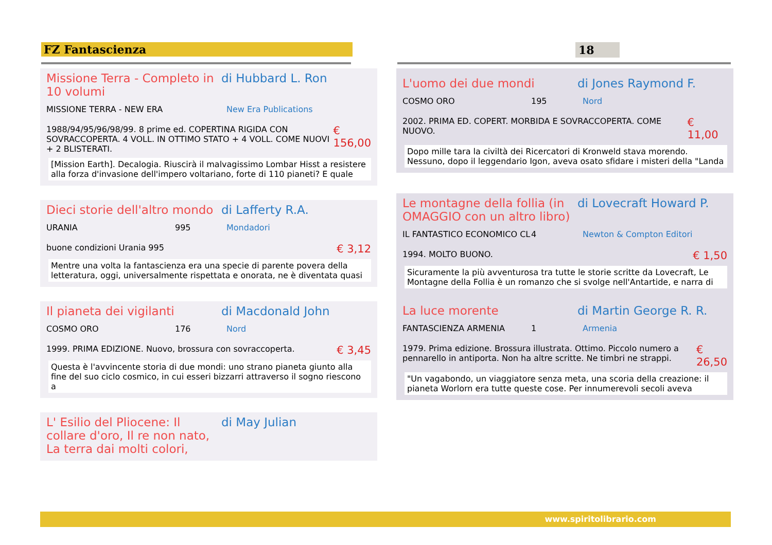FZ Fantascienza 18
Missione Terra - Completo in 10 volumi di Hubbard L. Ron
MISSIONE TERRA - NEW ERA New Era Publications
1988/94/95/96/98/99. 8 prime ed. COPERTINA RIGIDA CON SOVRACCOPERTA. 4 VOLL. IN OTTIMO STATO + 4 VOLL. COME NUOVI + 2 BLISTERATI. € 156,00
[Mission Earth]. Decalogia. Riuscirà il malvagissimo Lombar Hisst a resistere alla forza d'invasione dell'impero voltariano, forte di 110 pianeti? E quale
Dieci storie dell'altro mondo di Lafferty R.A.
URANIA 995 Mondadori
buone condizioni Urania 995 € 3,12
Mentre una volta la fantascienza era una specie di parente povera della letteratura, oggi, universalmente rispettata e onorata, ne è diventata quasi
Il pianeta dei vigilanti di Macdonald John
COSMO ORO 176 Nord
1999. PRIMA EDIZIONE. Nuovo, brossura con sovraccoperta. € 3,45
Questa è l'avvincente storia di due mondi: uno strano pianeta giunto alla fine del suo ciclo cosmico, in cui esseri bizzarri attraverso il sogno riescono a
L' Esilio del Pliocene: Il collare d'oro, Il re non nato, La terra dai molti colori, di May Julian
L'uomo dei due mondi di Jones Raymond F.
COSMO ORO 195 Nord
2002. PRIMA ED. COPERT. MORBIDA E SOVRACCOPERTA. COME NUOVO. € 11,00
Dopo mille tara la civiltà dei Ricercatori di Kronweld stava morendo. Nessuno, dopo il leggendario Igon, aveva osato sfidare i misteri della "Landa
Le montagne della follia (in OMAGGIO con un altro libro) di Lovecraft Howard P.
IL FANTASTICO ECONOMICO CL 4 Newton & Compton Editori
1994. MOLTO BUONO. € 1,50
Sicuramente la più avventurosa tra tutte le storie scritte da Lovecraft, Le Montagne della Follia è un romanzo che si svolge nell'Antartide, e narra di
La luce morente di Martin George R. R.
FANTASCIENZA ARMENIA 1 Armenia
1979. Prima edizione. Brossura illustrata. Ottimo. Piccolo numero a pennarello in antiporta. Non ha altre scritte. Ne timbri ne strappi. € 26,50
"Un vagabondo, un viaggiatore senza meta, una scoria della creazione: il pianeta Worlorn era tutte queste cose. Per innumerevoli secoli aveva
www.spiritolibrario.com